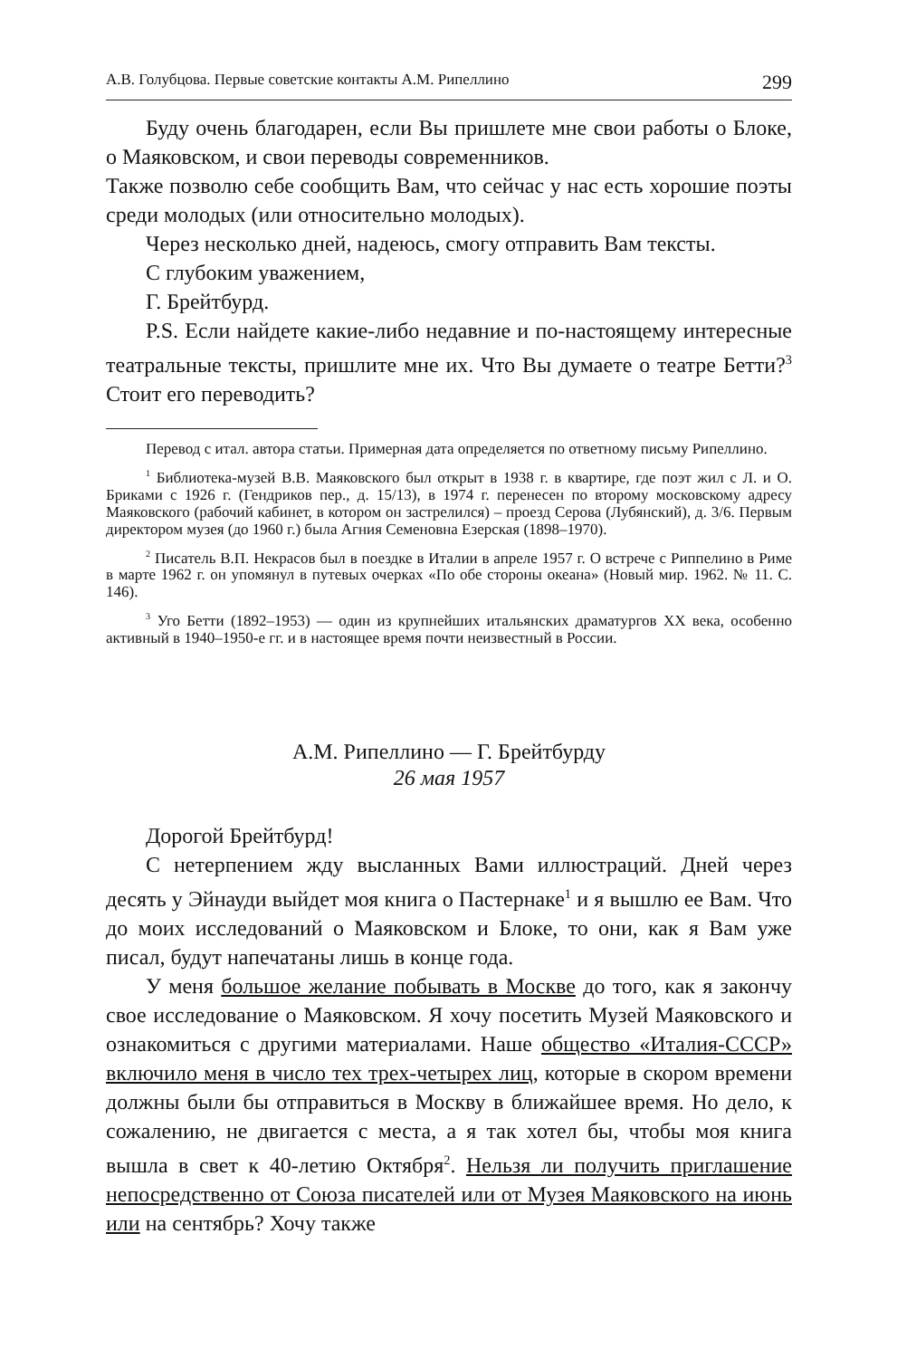А.В. Голубцова. Первые советские контакты А.М. Рипеллино 299
Буду очень благодарен, если Вы пришлете мне свои работы о Блоке, о Маяковском, и свои переводы современников.
Также позволю себе сообщить Вам, что сейчас у нас есть хорошие поэты среди молодых (или относительно молодых).
Через несколько дней, надеюсь, смогу отправить Вам тексты.
С глубоким уважением,
Г. Брейтбурд.
P.S. Если найдете какие-либо недавние и по-настоящему интересные театральные тексты, пришлите мне их. Что Вы думаете о театре Бетти?<sup>3</sup> Стоит его переводить?
Перевод с итал. автора статьи. Примерная дата определяется по ответному письму Рипеллино.
<sup>1</sup> Библиотека-музей В.В. Маяковского был открыт в 1938 г. в квартире, где поэт жил с Л. и О. Бриками с 1926 г. (Гендриков пер., д. 15/13), в 1974 г. перенесен по второму московскому адресу Маяковского (рабочий кабинет, в котором он застрелился) – проезд Серова (Лубянский), д. 3/6. Первым директором музея (до 1960 г.) была Агния Семеновна Езерская (1898–1970).
<sup>2</sup> Писатель В.П. Некрасов был в поездке в Италии в апреле 1957 г. О встрече с Риппелино в Риме в марте 1962 г. он упомянул в путевых очерках «По обе стороны океана» (Новый мир. 1962. № 11. С. 146).
<sup>3</sup> Уго Бетти (1892–1953) — один из крупнейших итальянских драматургов XX века, особенно активный в 1940–1950-е гг. и в настоящее время почти неизвестный в России.
А.М. Рипеллино — Г. Брейтбурду
26 мая 1957
Дорогой Брейтбурд!
С нетерпением жду высланных Вами иллюстраций. Дней через десять у Эйнауди выйдет моя книга о Пастернаке<sup>1</sup> и я вышлю ее Вам. Что до моих исследований о Маяковском и Блоке, то они, как я Вам уже писал, будут напечатаны лишь в конце года.
У меня большое желание побывать в Москве до того, как я закончу свое исследование о Маяковском. Я хочу посетить Музей Маяковского и ознакомиться с другими материалами. Наше общество «Италия-СССР» включило меня в число тех трех-четырех лиц, которые в скором времени должны были бы отправиться в Москву в ближайшее время. Но дело, к сожалению, не двигается с места, а я так хотел бы, чтобы моя книга вышла в свет к 40-летию Октября<sup>2</sup>. Нельзя ли получить приглашение непосредственно от Союза писателей или от Музея Маяковского на июнь или на сентябрь? Хочу также